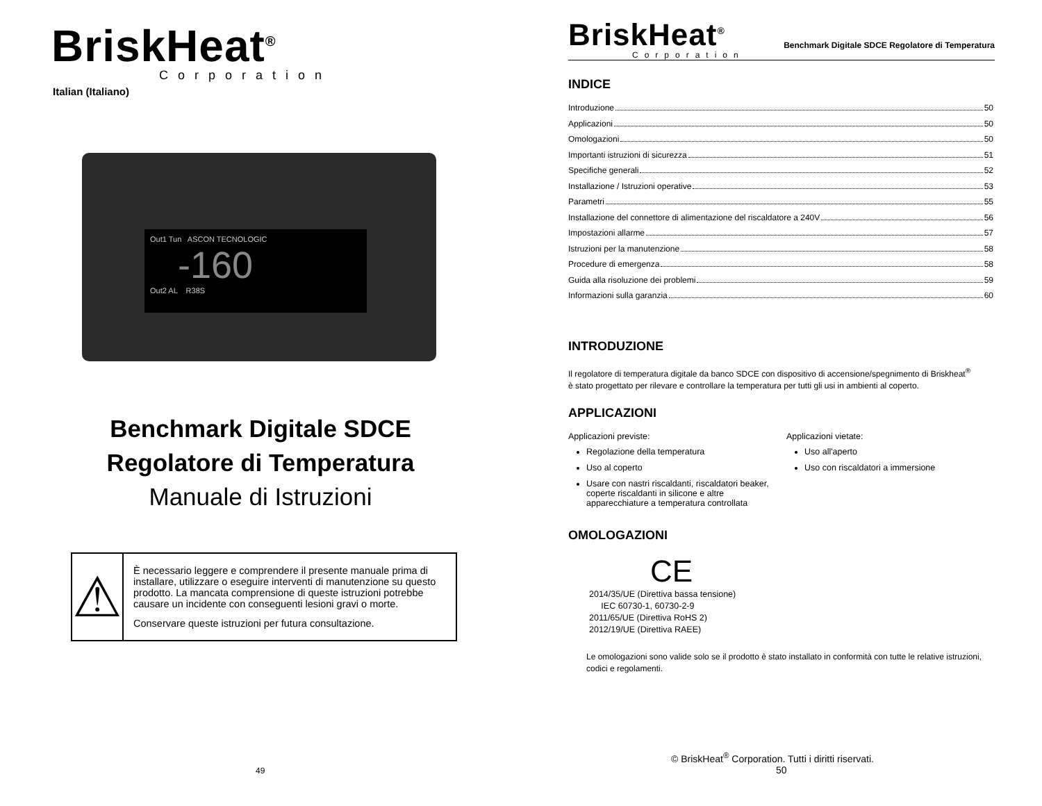BriskHeat<sup>®</sup>
Corporation
Italian (Italiano)
Out1 Tun ASCON TECNOLOGIC
-160
Out2 AL R38S
Benchmark Digitale SDCE
Regolatore di Temperatura
Manuale di Istruzioni
⚠
È necessario leggere e comprendere il presente manuale prima di installare, utilizzare o eseguire interventi di manutenzione su questo prodotto. La mancata comprensione di queste istruzioni potrebbe causare un incidente con conseguenti lesioni gravi o morte.
Conservare queste istruzioni per futura consultazione.
49
BriskHeat<sup>®</sup>
Corporation
Benchmark Digitale SDCE Regolatore di Temperatura
INDICE
Introduzione 50
Applicazioni 50
Omologazioni 50
Importanti istruzioni di sicurezza 51
Specifiche generali 52
Installazione / Istruzioni operative 53
Parametri 55
Installazione del connettore di alimentazione del riscaldatore a 240V 56
Impostazioni allarme 57
Istruzioni per la manutenzione 58
Procedure di emergenza 58
Guida alla risoluzione dei problemi 59
Informazioni sulla garanzia 60
INTRODUZIONE
Il regolatore di temperatura digitale da banco SDCE con dispositivo di accensione/spegnimento di Briskheat<sup>®</sup> è stato progettato per rilevare e controllare la temperatura per tutti gli usi in ambienti al coperto.
APPLICAZIONI
Applicazioni previste:
Regolazione della temperatura
Uso al coperto
Usare con nastri riscaldanti, riscaldatori beaker, coperte riscaldanti in silicone e altre apparecchiature a temperatura controllata
Applicazioni vietate:
Uso all'aperto
Uso con riscaldatori a immersione
OMOLOGAZIONI
CE
2014/35/UE (Direttiva bassa tensione)
IEC 60730-1, 60730-2-9
2011/65/UE (Direttiva RoHS 2)
2012/19/UE (Direttiva RAEE)
Le omologazioni sono valide solo se il prodotto è stato installato in conformità con tutte le relative istruzioni, codici e regolamenti.
© BriskHeat<sup>®</sup> Corporation. Tutti i diritti riservati.
50